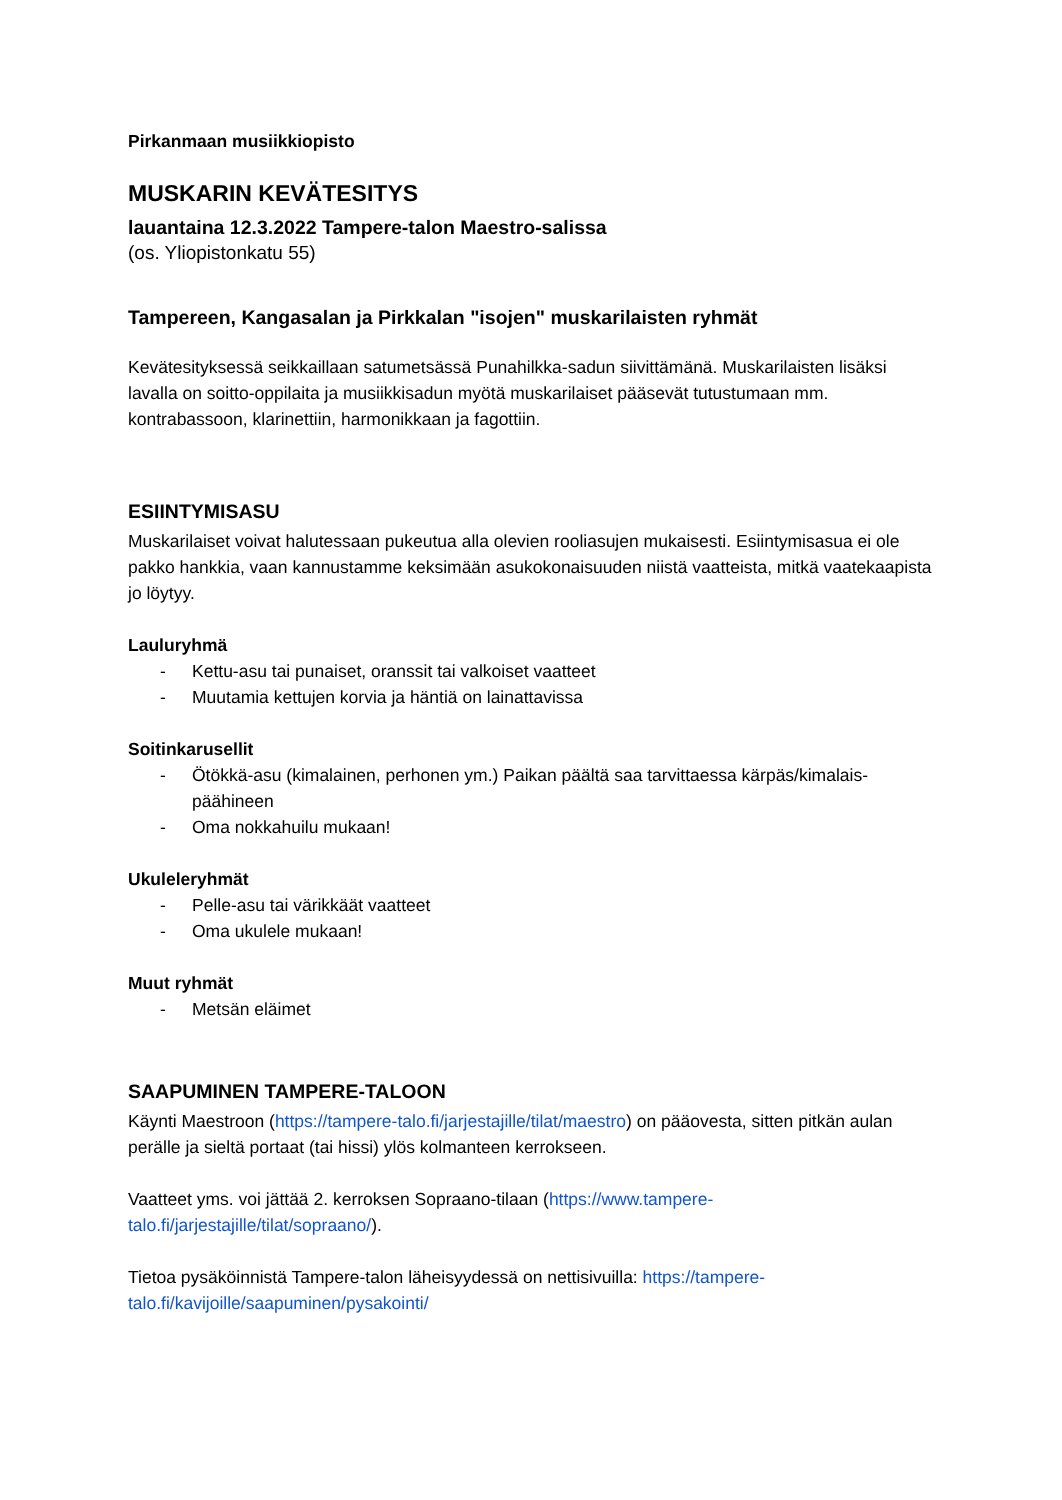Pirkanmaan musiikkiopisto
MUSKARIN KEVÄTESITYS
lauantaina 12.3.2022 Tampere-talon Maestro-salissa
(os. Yliopistonkatu 55)
Tampereen, Kangasalan ja Pirkkalan "isojen" muskarilaisten ryhmät
Kevätesityksessä seikkaillaan satumetsässä Punahilkka-sadun siivittämänä. Muskarilaisten lisäksi lavalla on soitto-oppilaita ja musiikkisadun myötä muskarilaiset pääsevät tutustumaan mm. kontrabassoon, klarinettiin, harmonikkaan ja fagottiin.
ESIINTYMISASU
Muskarilaiset voivat halutessaan pukeutua alla olevien rooliasujen mukaisesti. Esiintymisasua ei ole pakko hankkia, vaan kannustamme keksimään asukokonaisuuden niistä vaatteista, mitkä vaatekaapista jo löytyy.
Lauluryhmä
- Kettu-asu tai punaiset, oranssit tai valkoiset vaatteet
- Muutamia kettujen korvia ja häntiä on lainattavissa
Soitinkarusellit
- Ötökkä-asu (kimalainen, perhonen ym.) Paikan päältä saa tarvittaessa kärpäs/kimalais-päähineen
- Oma nokkahuilu mukaan!
Ukuleleryhmät
- Pelle-asu tai värikkäät vaatteet
- Oma ukulele mukaan!
Muut ryhmät
- Metsän eläimet
SAAPUMINEN TAMPERE-TALOON
Käynti Maestroon (https://tampere-talo.fi/jarjestajille/tilat/maestro) on pääovesta, sitten pitkän aulan perälle ja sieltä portaat (tai hissi) ylös kolmanteen kerrokseen.
Vaatteet yms. voi jättää 2. kerroksen Sopraano-tilaan (https://www.tampere-talo.fi/jarjestajille/tilat/sopraano/).
Tietoa pysäköinnistä Tampere-talon läheisyydessä on nettisivuilla: https://tampere-talo.fi/kavijoille/saapuminen/pysakointi/